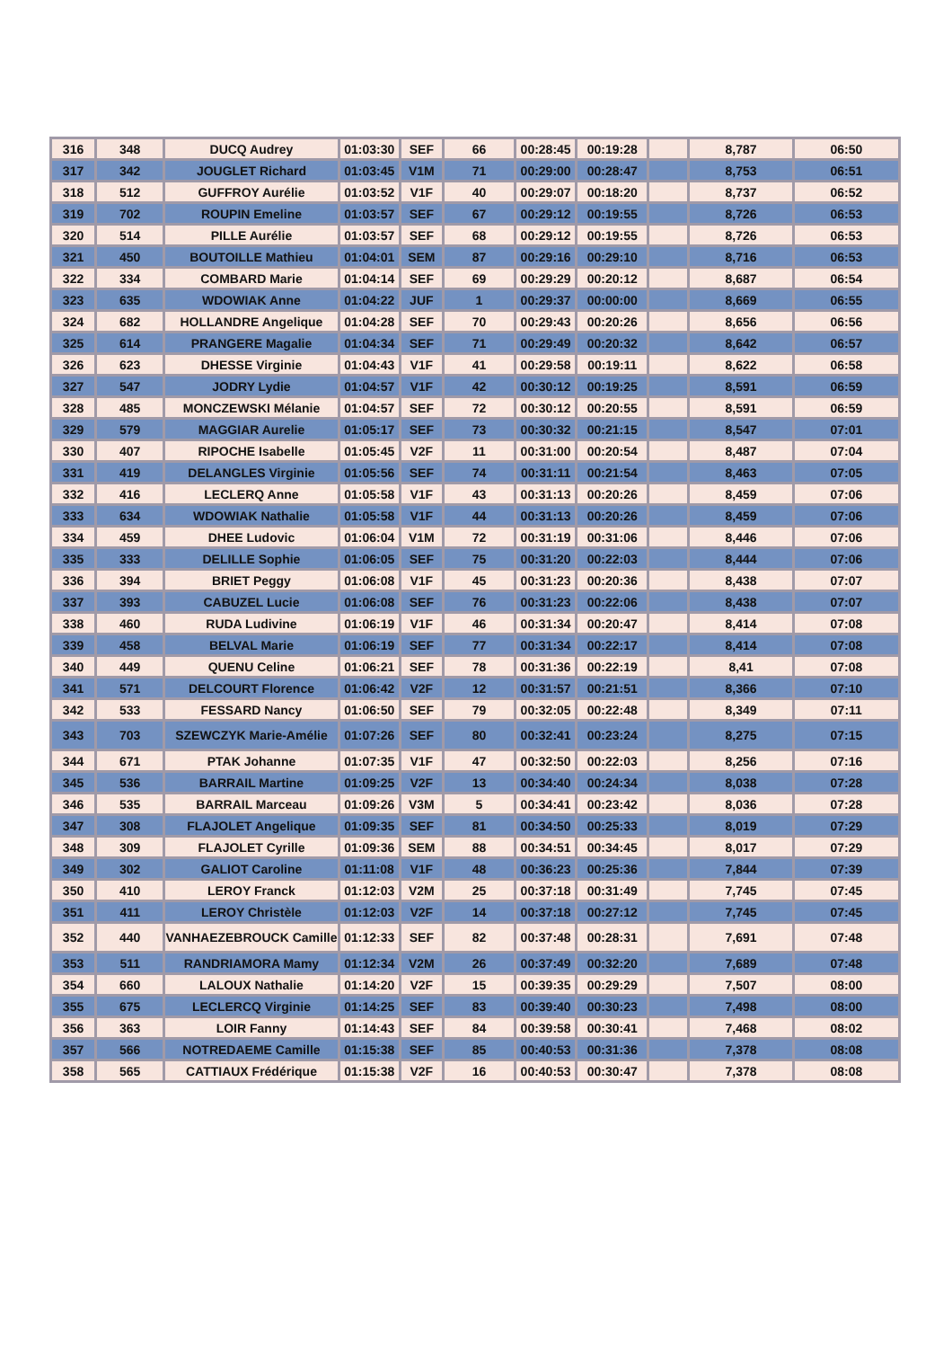| 316 | 348 | DUCQ Audrey | 01:03:30 | SEF | 66 | 00:28:45 | 00:19:28 | | 8,787 | 06:50 |
| 317 | 342 | JOUGLET Richard | 01:03:45 | V1M | 71 | 00:29:00 | 00:28:47 | | 8,753 | 06:51 |
| 318 | 512 | GUFFROY Aurélie | 01:03:52 | V1F | 40 | 00:29:07 | 00:18:20 | | 8,737 | 06:52 |
| 319 | 702 | ROUPIN Emeline | 01:03:57 | SEF | 67 | 00:29:12 | 00:19:55 | | 8,726 | 06:53 |
| 320 | 514 | PILLE Aurélie | 01:03:57 | SEF | 68 | 00:29:12 | 00:19:55 | | 8,726 | 06:53 |
| 321 | 450 | BOUTOILLE Mathieu | 01:04:01 | SEM | 87 | 00:29:16 | 00:29:10 | | 8,716 | 06:53 |
| 322 | 334 | COMBARD Marie | 01:04:14 | SEF | 69 | 00:29:29 | 00:20:12 | | 8,687 | 06:54 |
| 323 | 635 | WDOWIAK Anne | 01:04:22 | JUF | 1 | 00:29:37 | 00:00:00 | | 8,669 | 06:55 |
| 324 | 682 | HOLLANDRE Angelique | 01:04:28 | SEF | 70 | 00:29:43 | 00:20:26 | | 8,656 | 06:56 |
| 325 | 614 | PRANGERE Magalie | 01:04:34 | SEF | 71 | 00:29:49 | 00:20:32 | | 8,642 | 06:57 |
| 326 | 623 | DHESSE Virginie | 01:04:43 | V1F | 41 | 00:29:58 | 00:19:11 | | 8,622 | 06:58 |
| 327 | 547 | JODRY Lydie | 01:04:57 | V1F | 42 | 00:30:12 | 00:19:25 | | 8,591 | 06:59 |
| 328 | 485 | MONCZEWSKI Mélanie | 01:04:57 | SEF | 72 | 00:30:12 | 00:20:55 | | 8,591 | 06:59 |
| 329 | 579 | MAGGIAR Aurelie | 01:05:17 | SEF | 73 | 00:30:32 | 00:21:15 | | 8,547 | 07:01 |
| 330 | 407 | RIPOCHE Isabelle | 01:05:45 | V2F | 11 | 00:31:00 | 00:20:54 | | 8,487 | 07:04 |
| 331 | 419 | DELANGLES Virginie | 01:05:56 | SEF | 74 | 00:31:11 | 00:21:54 | | 8,463 | 07:05 |
| 332 | 416 | LECLERQ Anne | 01:05:58 | V1F | 43 | 00:31:13 | 00:20:26 | | 8,459 | 07:06 |
| 333 | 634 | WDOWIAK Nathalie | 01:05:58 | V1F | 44 | 00:31:13 | 00:20:26 | | 8,459 | 07:06 |
| 334 | 459 | DHEE Ludovic | 01:06:04 | V1M | 72 | 00:31:19 | 00:31:06 | | 8,446 | 07:06 |
| 335 | 333 | DELILLE Sophie | 01:06:05 | SEF | 75 | 00:31:20 | 00:22:03 | | 8,444 | 07:06 |
| 336 | 394 | BRIET Peggy | 01:06:08 | V1F | 45 | 00:31:23 | 00:20:36 | | 8,438 | 07:07 |
| 337 | 393 | CABUZEL Lucie | 01:06:08 | SEF | 76 | 00:31:23 | 00:22:06 | | 8,438 | 07:07 |
| 338 | 460 | RUDA Ludivine | 01:06:19 | V1F | 46 | 00:31:34 | 00:20:47 | | 8,414 | 07:08 |
| 339 | 458 | BELVAL Marie | 01:06:19 | SEF | 77 | 00:31:34 | 00:22:17 | | 8,414 | 07:08 |
| 340 | 449 | QUENU Celine | 01:06:21 | SEF | 78 | 00:31:36 | 00:22:19 | | 8,41 | 07:08 |
| 341 | 571 | DELCOURT Florence | 01:06:42 | V2F | 12 | 00:31:57 | 00:21:51 | | 8,366 | 07:10 |
| 342 | 533 | FESSARD Nancy | 01:06:50 | SEF | 79 | 00:32:05 | 00:22:48 | | 8,349 | 07:11 |
| 343 | 703 | SZEWCZYK Marie-Amélie | 01:07:26 | SEF | 80 | 00:32:41 | 00:23:24 | | 8,275 | 07:15 |
| 344 | 671 | PTAK Johanne | 01:07:35 | V1F | 47 | 00:32:50 | 00:22:03 | | 8,256 | 07:16 |
| 345 | 536 | BARRAIL Martine | 01:09:25 | V2F | 13 | 00:34:40 | 00:24:34 | | 8,038 | 07:28 |
| 346 | 535 | BARRAIL Marceau | 01:09:26 | V3M | 5 | 00:34:41 | 00:23:42 | | 8,036 | 07:28 |
| 347 | 308 | FLAJOLET Angelique | 01:09:35 | SEF | 81 | 00:34:50 | 00:25:33 | | 8,019 | 07:29 |
| 348 | 309 | FLAJOLET Cyrille | 01:09:36 | SEM | 88 | 00:34:51 | 00:34:45 | | 8,017 | 07:29 |
| 349 | 302 | GALIOT Caroline | 01:11:08 | V1F | 48 | 00:36:23 | 00:25:36 | | 7,844 | 07:39 |
| 350 | 410 | LEROY Franck | 01:12:03 | V2M | 25 | 00:37:18 | 00:31:49 | | 7,745 | 07:45 |
| 351 | 411 | LEROY Christèle | 01:12:03 | V2F | 14 | 00:37:18 | 00:27:12 | | 7,745 | 07:45 |
| 352 | 440 | VANHAEZEBROUCK Camille | 01:12:33 | SEF | 82 | 00:37:48 | 00:28:31 | | 7,691 | 07:48 |
| 353 | 511 | RANDRIAMORA Mamy | 01:12:34 | V2M | 26 | 00:37:49 | 00:32:20 | | 7,689 | 07:48 |
| 354 | 660 | LALOUX Nathalie | 01:14:20 | V2F | 15 | 00:39:35 | 00:29:29 | | 7,507 | 08:00 |
| 355 | 675 | LECLERCQ Virginie | 01:14:25 | SEF | 83 | 00:39:40 | 00:30:23 | | 7,498 | 08:00 |
| 356 | 363 | LOIR Fanny | 01:14:43 | SEF | 84 | 00:39:58 | 00:30:41 | | 7,468 | 08:02 |
| 357 | 566 | NOTREDAEME Camille | 01:15:38 | SEF | 85 | 00:40:53 | 00:31:36 | | 7,378 | 08:08 |
| 358 | 565 | CATTIAUX Frédérique | 01:15:38 | V2F | 16 | 00:40:53 | 00:30:47 | | 7,378 | 08:08 |